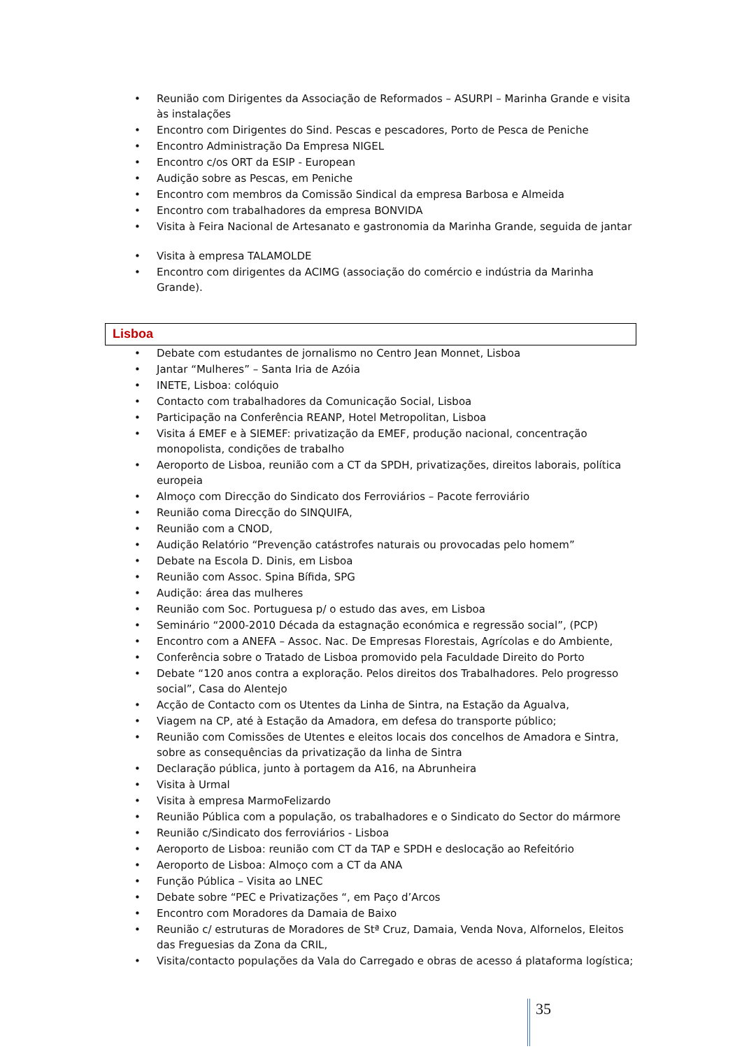Reunião com Dirigentes da Associação de Reformados – ASURPI – Marinha Grande e visita às instalações
Encontro com Dirigentes do Sind. Pescas e pescadores, Porto de Pesca de Peniche
Encontro Administração Da Empresa NIGEL
Encontro c/os ORT da ESIP - European
Audição sobre as Pescas, em Peniche
Encontro com membros da Comissão Sindical da empresa Barbosa e Almeida
Encontro com trabalhadores da empresa BONVIDA
Visita à Feira Nacional de Artesanato e gastronomia da Marinha Grande, seguida de jantar
Visita à empresa TALAMOLDE
Encontro com dirigentes da ACIMG (associação do comércio e indústria da Marinha Grande).
Lisboa
Debate com estudantes de jornalismo no Centro Jean Monnet, Lisboa
Jantar “Mulheres” – Santa Iria de Azóia
INETE, Lisboa: colóquio
Contacto com trabalhadores da Comunicação Social, Lisboa
Participação na Conferência REANP, Hotel Metropolitan, Lisboa
Visita á EMEF e à SIEMEF: privatização da EMEF, produção nacional, concentração monopolista, condições de trabalho
Aeroporto de Lisboa, reunião com a CT da SPDH, privatizações, direitos laborais, política europeia
Almoço com Direcção do Sindicato dos Ferroviários – Pacote ferroviário
Reunião coma Direcção do SINQUIFA,
Reunião com a CNOD,
Audição Relatório “Prevenção catástrofes naturais ou provocadas pelo homem”
Debate na Escola D. Dinis, em Lisboa
Reunião com Assoc. Spina Bífida, SPG
Audição: área das mulheres
Reunião com Soc. Portuguesa p/ o estudo das aves, em Lisboa
Seminário “2000-2010 Década da estagnação económica e regressão social”, (PCP)
Encontro com a ANEFA – Assoc. Nac. De Empresas Florestais, Agrícolas e do Ambiente,
Conferência sobre o Tratado de Lisboa promovido pela Faculdade Direito do Porto
Debate “120 anos contra a exploração. Pelos direitos dos Trabalhadores. Pelo progresso social”, Casa do Alentejo
Acção de Contacto com os Utentes da Linha de Sintra, na Estação da Agualva,
Viagem na CP, até à Estação da Amadora, em defesa do transporte público;
Reunião com Comissões de Utentes e eleitos locais dos concelhos de Amadora e Sintra, sobre as consequências da privatização da linha de Sintra
Declaração pública, junto à portagem da A16, na Abrunheira
Visita à Urmal
Visita à empresa MarmoFelizardo
Reunião Pública com a população, os trabalhadores e o Sindicato do Sector do mármore
Reunião c/Sindicato dos ferroviários - Lisboa
Aeroporto de Lisboa: reunião com CT da TAP e SPDH e deslocação ao Refeitório
Aeroporto de Lisboa: Almoço com a CT da ANA
Função Pública – Visita ao LNEC
Debate sobre “PEC e Privatizações “, em Paço d’Arcos
Encontro com Moradores da Damaia de Baixo
Reunião c/ estruturas de Moradores de Stª Cruz, Damaia, Venda Nova, Alfornelos, Eleitos das Freguesias da Zona da CRIL,
Visita/contacto populações da Vala do Carregado e obras de acesso á plataforma logística;
35